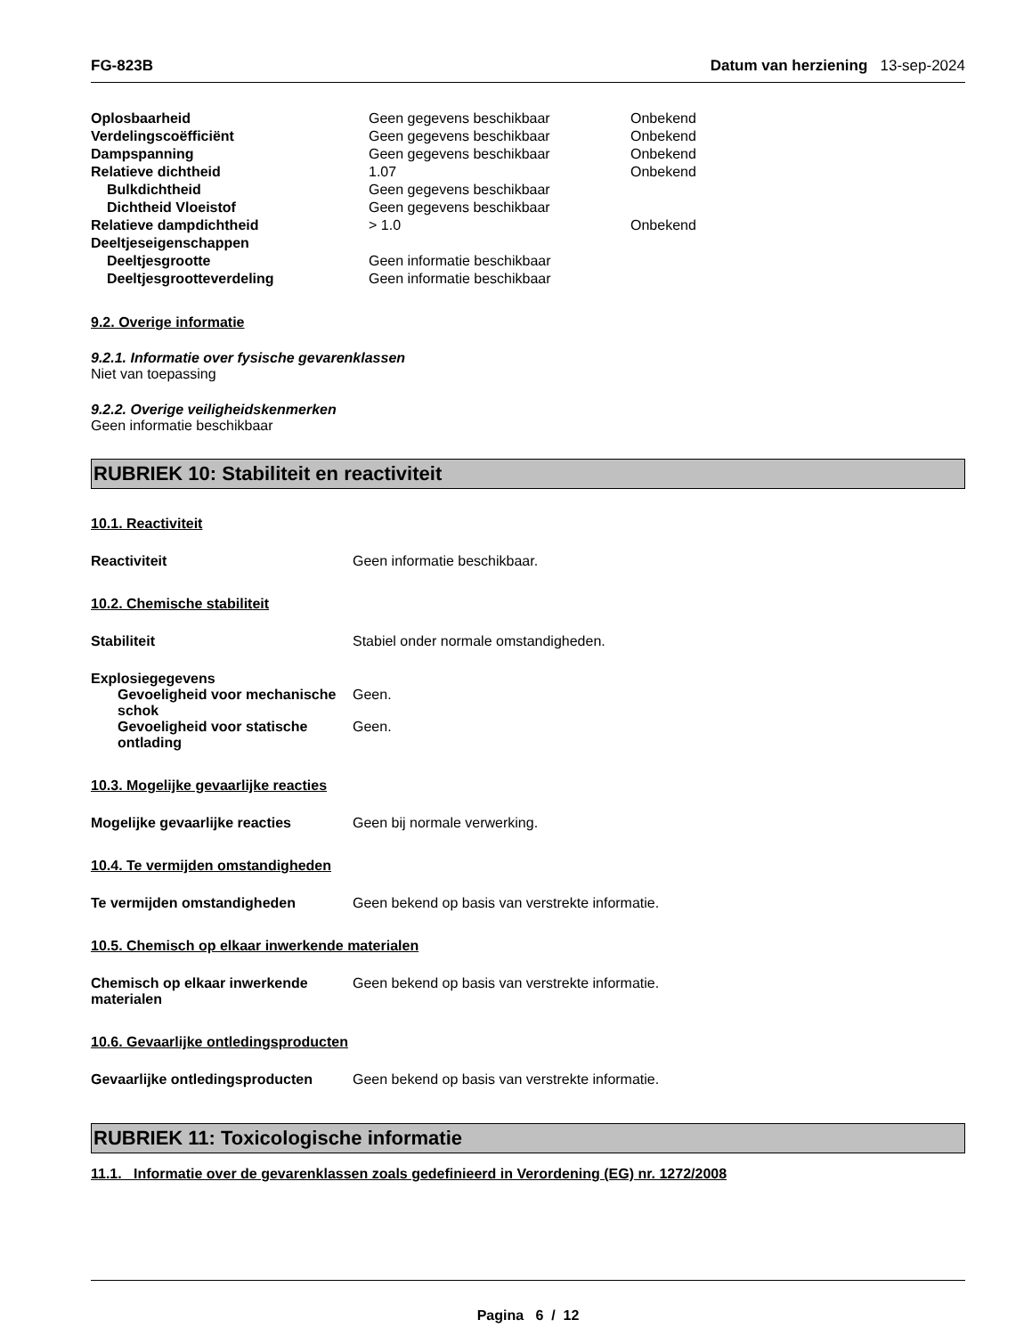FG-823B Datum van herziening 13-sep-2024
| Oplosbaarheid | Geen gegevens beschikbaar | Onbekend |
| Verdelingscoëfficiënt | Geen gegevens beschikbaar | Onbekend |
| Dampspanning | Geen gegevens beschikbaar | Onbekend |
| Relatieve dichtheid | 1.07 | Onbekend |
| Bulkdichtheid | Geen gegevens beschikbaar | |
| Dichtheid Vloeistof | Geen gegevens beschikbaar | |
| Relatieve dampdichtheid | > 1.0 | Onbekend |
| Deeltjeseigenschappen | | |
| Deeltjesgrootte | Geen informatie beschikbaar | |
| Deeltjesgrootteverdeling | Geen informatie beschikbaar | |
9.2. Overige informatie
9.2.1. Informatie over fysische gevarenklassen
Niet van toepassing
9.2.2. Overige veiligheidskenmerken
Geen informatie beschikbaar
RUBRIEK 10: Stabiliteit en reactiviteit
10.1. Reactiviteit
Reactiviteit Geen informatie beschikbaar.
10.2. Chemische stabiliteit
Stabiliteit Stabiel onder normale omstandigheden.
Explosiegegevens
Gevoeligheid voor mechanische schok
Geen.
Gevoeligheid voor statische ontlading
Geen.
10.3. Mogelijke gevaarlijke reacties
Mogelijke gevaarlijke reacties Geen bij normale verwerking.
10.4. Te vermijden omstandigheden
Te vermijden omstandigheden Geen bekend op basis van verstrekte informatie.
10.5. Chemisch op elkaar inwerkende materialen
Chemisch op elkaar inwerkende materialen
Geen bekend op basis van verstrekte informatie.
10.6. Gevaarlijke ontledingsproducten
Gevaarlijke ontledingsproducten
Geen bekend op basis van verstrekte informatie.
RUBRIEK 11: Toxicologische informatie
11.1. Informatie over de gevarenklassen zoals gedefinieerd in Verordening (EG) nr. 1272/2008
Pagina 6 / 12